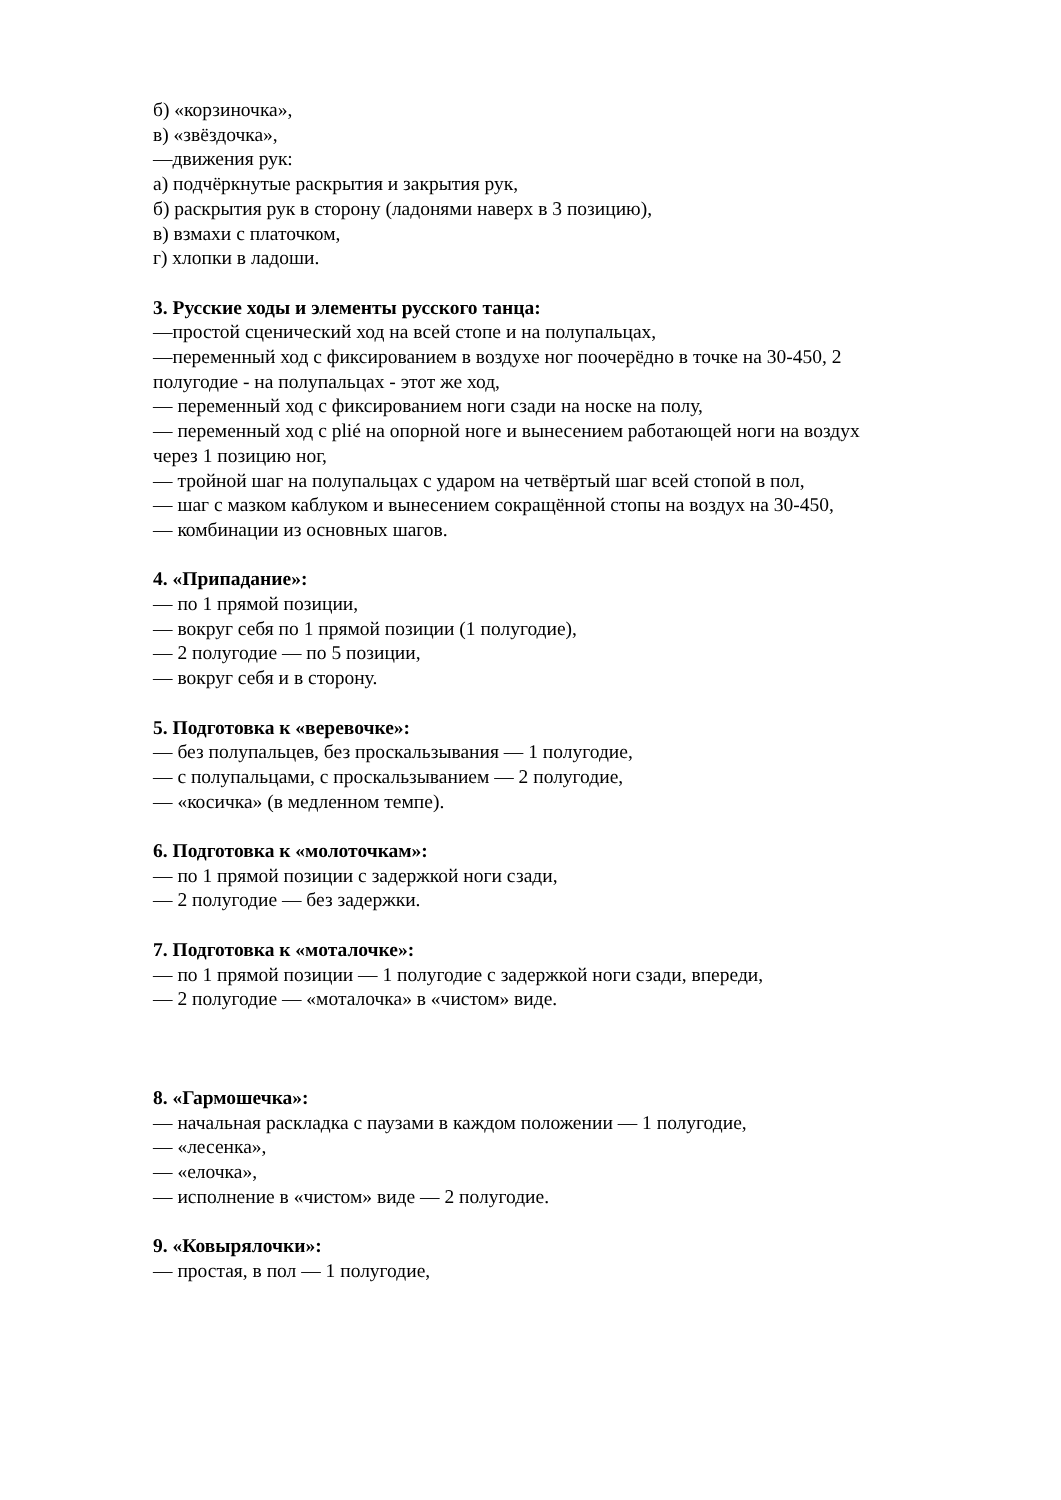б) «корзиночка»,
в) «звёздочка»,
—движения рук:
а) подчёркнутые раскрытия и закрытия рук,
б) раскрытия рук в сторону (ладонями наверх в 3 позицию),
в) взмахи с платочком,
г) хлопки в ладоши.
3. Русские ходы и элементы русского танца:
—простой сценический ход на всей стопе и на полупальцах,
—переменный ход с фиксированием в воздухе ног поочерёдно в точке на 30-450, 2 полугодие - на полупальцах - этот же ход,
— переменный ход с фиксированием ноги сзади на носке на полу,
— переменный ход с plié на опорной ноге и вынесением работающей ноги на воздух через 1 позицию ног,
— тройной шаг на полупальцах с ударом на четвёртый шаг всей стопой в пол,
— шаг с мазком каблуком и вынесением сокращённой стопы на воздух на 30-450,
— комбинации из основных шагов.
4. «Припадание»:
— по 1 прямой позиции,
— вокруг себя по 1 прямой позиции (1 полугодие),
— 2 полугодие — по 5 позиции,
— вокруг себя и в сторону.
5. Подготовка к «веревочке»:
— без полупальцев, без проскальзывания — 1 полугодие,
— с полупальцами, с проскальзыванием — 2 полугодие,
— «косичка» (в медленном темпе).
6. Подготовка к «молоточкам»:
— по 1 прямой позиции с задержкой ноги сзади,
— 2 полугодие — без задержки.
7. Подготовка к «моталочке»:
— по 1 прямой позиции — 1 полугодие с задержкой ноги сзади, впереди,
— 2 полугодие — «моталочка» в «чистом» виде.
8. «Гармошечка»:
— начальная раскладка с паузами в каждом положении — 1 полугодие,
— «лесенка»,
— «елочка»,
— исполнение в «чистом» виде — 2 полугодие.
9. «Ковырялочки»:
— простая, в пол — 1 полугодие,